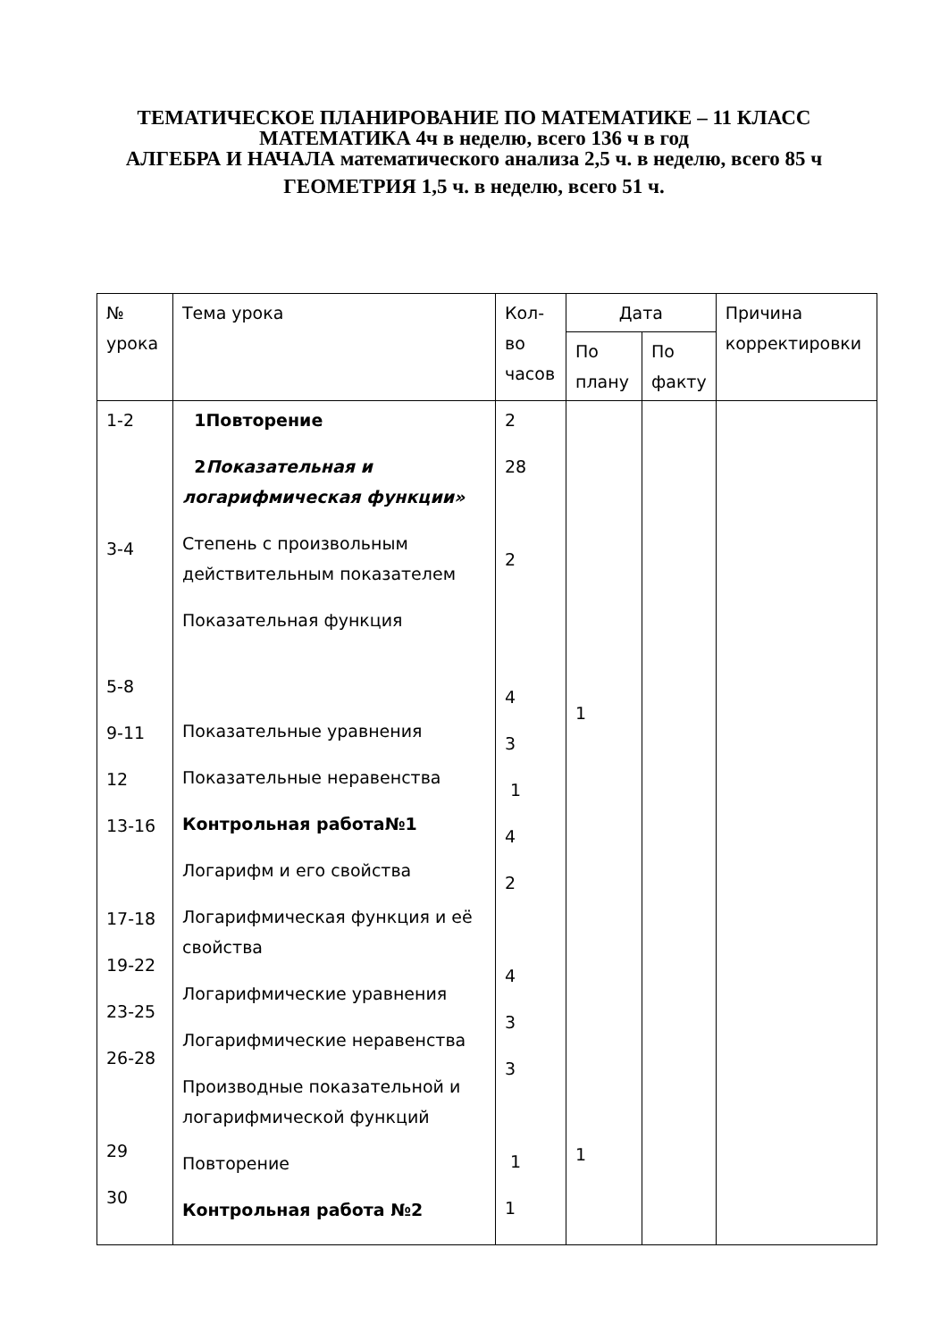ТЕМАТИЧЕСКОЕ ПЛАНИРОВАНИЕ ПО МАТЕМАТИКЕ – 11 КЛАСС
МАТЕМАТИКА 4ч в неделю, всего 136 ч в год
АЛГЕБРА И НАЧАЛА математического анализа 2,5 ч. в неделю, всего 85 ч
ГЕОМЕТРИЯ 1,5 ч. в неделю, всего 51 ч.
| № урока | Тема урока | Кол-во часов | Дата | | Причина корректировки |
| --- | --- | --- | --- | --- | --- |
| | | | По плану | По факту | |
| 1-2 3-4 5-8 9-11 12 13-16 17-18 19-22 23-25 26-28 29 30 | 1Повторение 2 Показательная и логарифмическая функции» Степень с произвольным действительным показателем Показательная функция Показательные уравнения Показательные неравенства Контрольная работа№1 Логарифм и его свойства Логарифмическая функция и её свойства Логарифмические уравнения Логарифмические неравенства Производные показательной и логарифмической функций Повторение Контрольная работа №2 | 2 28 2 4 3 1 4 2 4 3 3 1 1 | 1 1 | | |